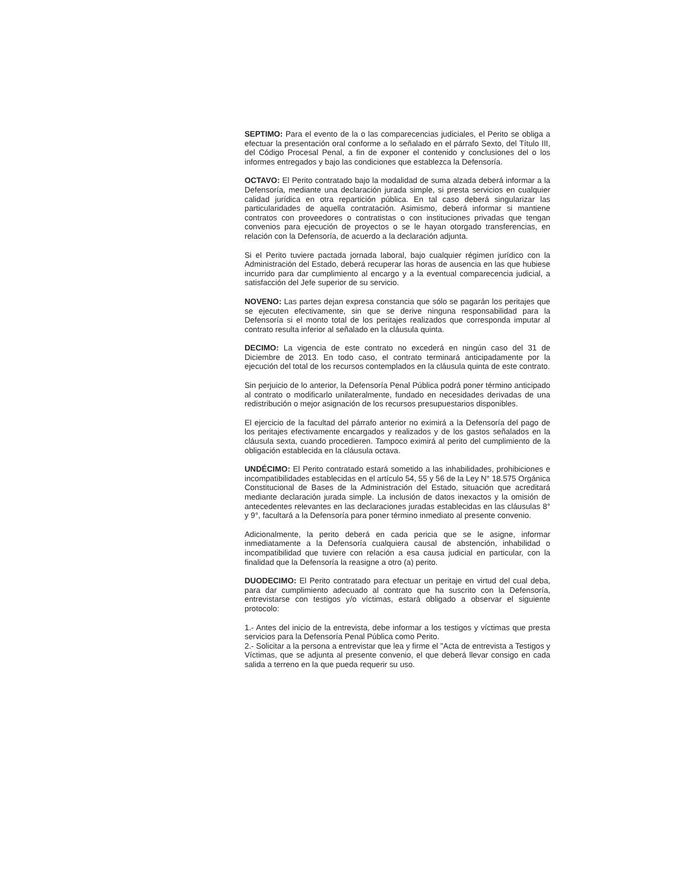SEPTIMO: Para el evento de la o las comparecencias judiciales, el Perito se obliga a efectuar la presentación oral conforme a lo señalado en el párrafo Sexto, del Título III, del Código Procesal Penal, a fin de exponer el contenido y conclusiones del o los informes entregados y bajo las condiciones que establezca la Defensoría.
OCTAVO: El Perito contratado bajo la modalidad de suma alzada deberá informar a la Defensoría, mediante una declaración jurada simple, si presta servicios en cualquier calidad jurídica en otra repartición pública. En tal caso deberá singularizar las particularidades de aquella contratación. Asimismo, deberá informar si mantiene contratos con proveedores o contratistas o con instituciones privadas que tengan convenios para ejecución de proyectos o se le hayan otorgado transferencias, en relación con la Defensoría, de acuerdo a la declaración adjunta.
Si el Perito tuviere pactada jornada laboral, bajo cualquier régimen jurídico con la Administración del Estado, deberá recuperar las horas de ausencia en las que hubiese incurrido para dar cumplimiento al encargo y a la eventual comparecencia judicial, a satisfacción del Jefe superior de su servicio.
NOVENO: Las partes dejan expresa constancia que sólo se pagarán los peritajes que se ejecuten efectivamente, sin que se derive ninguna responsabilidad para la Defensoría si el monto total de los peritajes realizados que corresponda imputar al contrato resulta inferior al señalado en la cláusula quinta.
DECIMO: La vigencia de este contrato no excederá en ningún caso del 31 de Diciembre de 2013. En todo caso, el contrato terminará anticipadamente por la ejecución del total de los recursos contemplados en la cláusula quinta de este contrato.
Sin perjuicio de lo anterior, la Defensoría Penal Pública podrá poner término anticipado al contrato o modificarlo unilateralmente, fundado en necesidades derivadas de una redistribución o mejor asignación de los recursos presupuestarios disponibles.
El ejercicio de la facultad del párrafo anterior no eximirá a la Defensoría del pago de los peritajes efectivamente encargados y realizados y de los gastos señalados en la cláusula sexta, cuando procedieren. Tampoco eximirá al perito del cumplimiento de la obligación establecida en la cláusula octava.
UNDÉCIMO: El Perito contratado estará sometido a las inhabilidades, prohibiciones e incompatibilidades establecidas en el artículo 54, 55 y 56 de la Ley N° 18.575 Orgánica Constitucional de Bases de la Administración del Estado, situación que acreditará mediante declaración jurada simple. La inclusión de datos inexactos y la omisión de antecedentes relevantes en las declaraciones juradas establecidas en las cláusulas 8° y 9°, facultará a la Defensoría para poner término inmediato al presente convenio.
Adicionalmente, la perito deberá en cada pericia que se le asigne, informar inmediatamente a la Defensoría cualquiera causal de abstención, inhabilidad o incompatibilidad que tuviere con relación a esa causa judicial en particular, con la finalidad que la Defensoría la reasigne a otro (a) perito.
DUODECIMO: El Perito contratado para efectuar un peritaje en virtud del cual deba, para dar cumplimiento adecuado al contrato que ha suscrito con la Defensoría, entrevistarse con testigos y/o víctimas, estará obligado a observar el siguiente protocolo:
1.- Antes del inicio de la entrevista, debe informar a los testigos y víctimas que presta servicios para la Defensoría Penal Pública como Perito.
2.- Solicitar a la persona a entrevistar que lea y firme el "Acta de entrevista a Testigos y Víctimas, que se adjunta al presente convenio, el que deberá llevar consigo en cada salida a terreno en la que pueda requerir su uso.